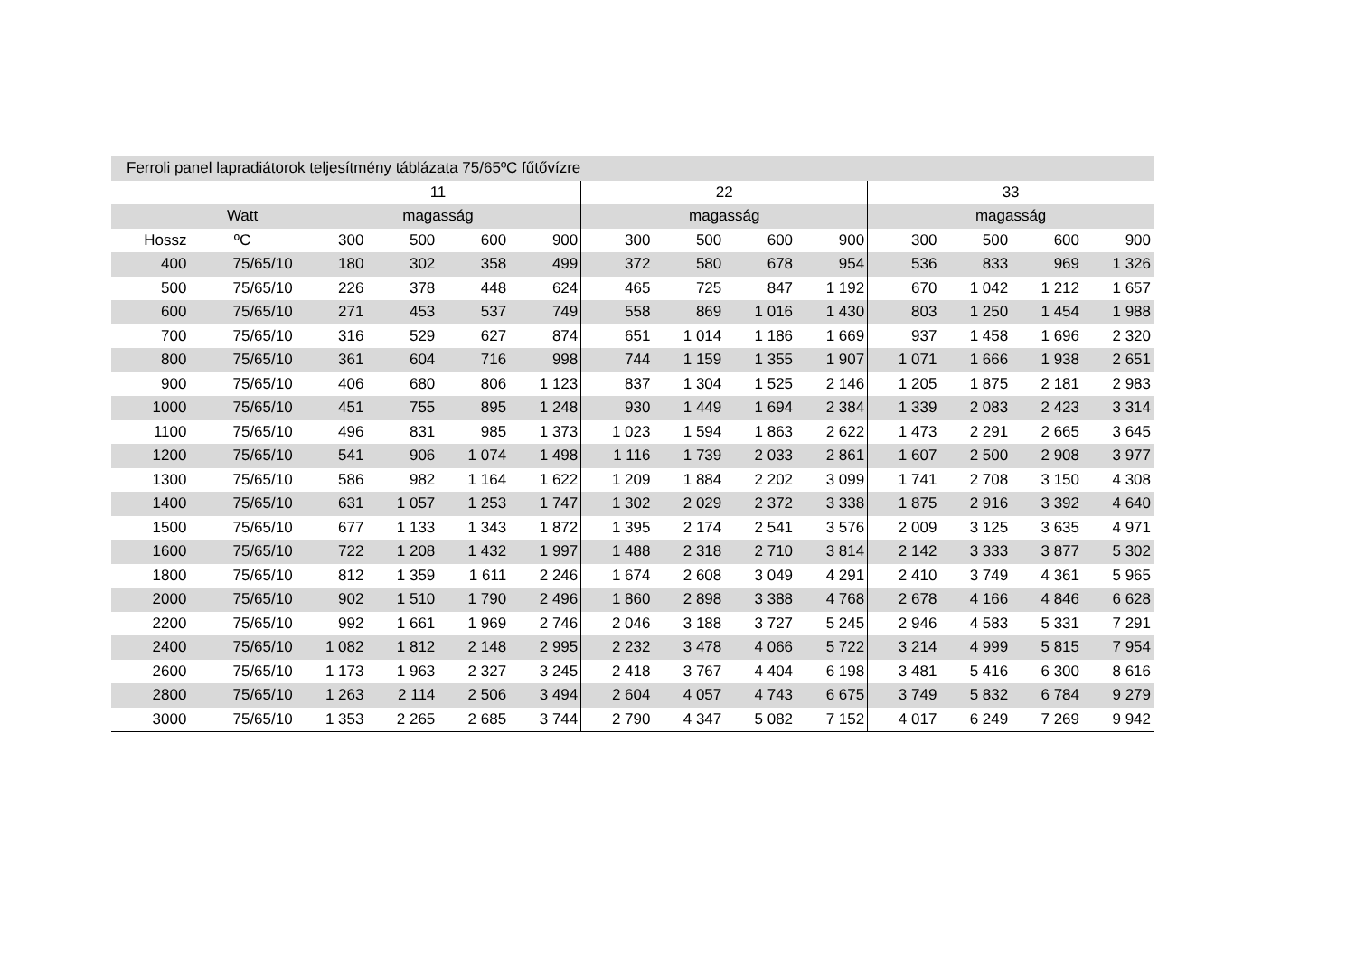| Ferroli panel lapradiátorok teljesítmény táblázata 75/65ºC fűtővízre | | | | | | | | | | | | | |
| --- | --- | --- | --- | --- | --- | --- | --- | --- | --- | --- | --- | --- | --- |
| | | 11 | | | | 22 | | | | 33 | | | |
| | Watt | magasság | | | | magasság | | | | magasság | | | |
| Hossz | ºC | 300 | 500 | 600 | 900 | 300 | 500 | 600 | 900 | 300 | 500 | 600 | 900 |
| 400 | 75/65/10 | 180 | 302 | 358 | 499 | 372 | 580 | 678 | 954 | 536 | 833 | 969 | 1 326 |
| 500 | 75/65/10 | 226 | 378 | 448 | 624 | 465 | 725 | 847 | 1 192 | 670 | 1 042 | 1 212 | 1 657 |
| 600 | 75/65/10 | 271 | 453 | 537 | 749 | 558 | 869 | 1 016 | 1 430 | 803 | 1 250 | 1 454 | 1 988 |
| 700 | 75/65/10 | 316 | 529 | 627 | 874 | 651 | 1 014 | 1 186 | 1 669 | 937 | 1 458 | 1 696 | 2 320 |
| 800 | 75/65/10 | 361 | 604 | 716 | 998 | 744 | 1 159 | 1 355 | 1 907 | 1 071 | 1 666 | 1 938 | 2 651 |
| 900 | 75/65/10 | 406 | 680 | 806 | 1 123 | 837 | 1 304 | 1 525 | 2 146 | 1 205 | 1 875 | 2 181 | 2 983 |
| 1000 | 75/65/10 | 451 | 755 | 895 | 1 248 | 930 | 1 449 | 1 694 | 2 384 | 1 339 | 2 083 | 2 423 | 3 314 |
| 1100 | 75/65/10 | 496 | 831 | 985 | 1 373 | 1 023 | 1 594 | 1 863 | 2 622 | 1 473 | 2 291 | 2 665 | 3 645 |
| 1200 | 75/65/10 | 541 | 906 | 1 074 | 1 498 | 1 116 | 1 739 | 2 033 | 2 861 | 1 607 | 2 500 | 2 908 | 3 977 |
| 1300 | 75/65/10 | 586 | 982 | 1 164 | 1 622 | 1 209 | 1 884 | 2 202 | 3 099 | 1 741 | 2 708 | 3 150 | 4 308 |
| 1400 | 75/65/10 | 631 | 1 057 | 1 253 | 1 747 | 1 302 | 2 029 | 2 372 | 3 338 | 1 875 | 2 916 | 3 392 | 4 640 |
| 1500 | 75/65/10 | 677 | 1 133 | 1 343 | 1 872 | 1 395 | 2 174 | 2 541 | 3 576 | 2 009 | 3 125 | 3 635 | 4 971 |
| 1600 | 75/65/10 | 722 | 1 208 | 1 432 | 1 997 | 1 488 | 2 318 | 2 710 | 3 814 | 2 142 | 3 333 | 3 877 | 5 302 |
| 1800 | 75/65/10 | 812 | 1 359 | 1 611 | 2 246 | 1 674 | 2 608 | 3 049 | 4 291 | 2 410 | 3 749 | 4 361 | 5 965 |
| 2000 | 75/65/10 | 902 | 1 510 | 1 790 | 2 496 | 1 860 | 2 898 | 3 388 | 4 768 | 2 678 | 4 166 | 4 846 | 6 628 |
| 2200 | 75/65/10 | 992 | 1 661 | 1 969 | 2 746 | 2 046 | 3 188 | 3 727 | 5 245 | 2 946 | 4 583 | 5 331 | 7 291 |
| 2400 | 75/65/10 | 1 082 | 1 812 | 2 148 | 2 995 | 2 232 | 3 478 | 4 066 | 5 722 | 3 214 | 4 999 | 5 815 | 7 954 |
| 2600 | 75/65/10 | 1 173 | 1 963 | 2 327 | 3 245 | 2 418 | 3 767 | 4 404 | 6 198 | 3 481 | 5 416 | 6 300 | 8 616 |
| 2800 | 75/65/10 | 1 263 | 2 114 | 2 506 | 3 494 | 2 604 | 4 057 | 4 743 | 6 675 | 3 749 | 5 832 | 6 784 | 9 279 |
| 3000 | 75/65/10 | 1 353 | 2 265 | 2 685 | 3 744 | 2 790 | 4 347 | 5 082 | 7 152 | 4 017 | 6 249 | 7 269 | 9 942 |